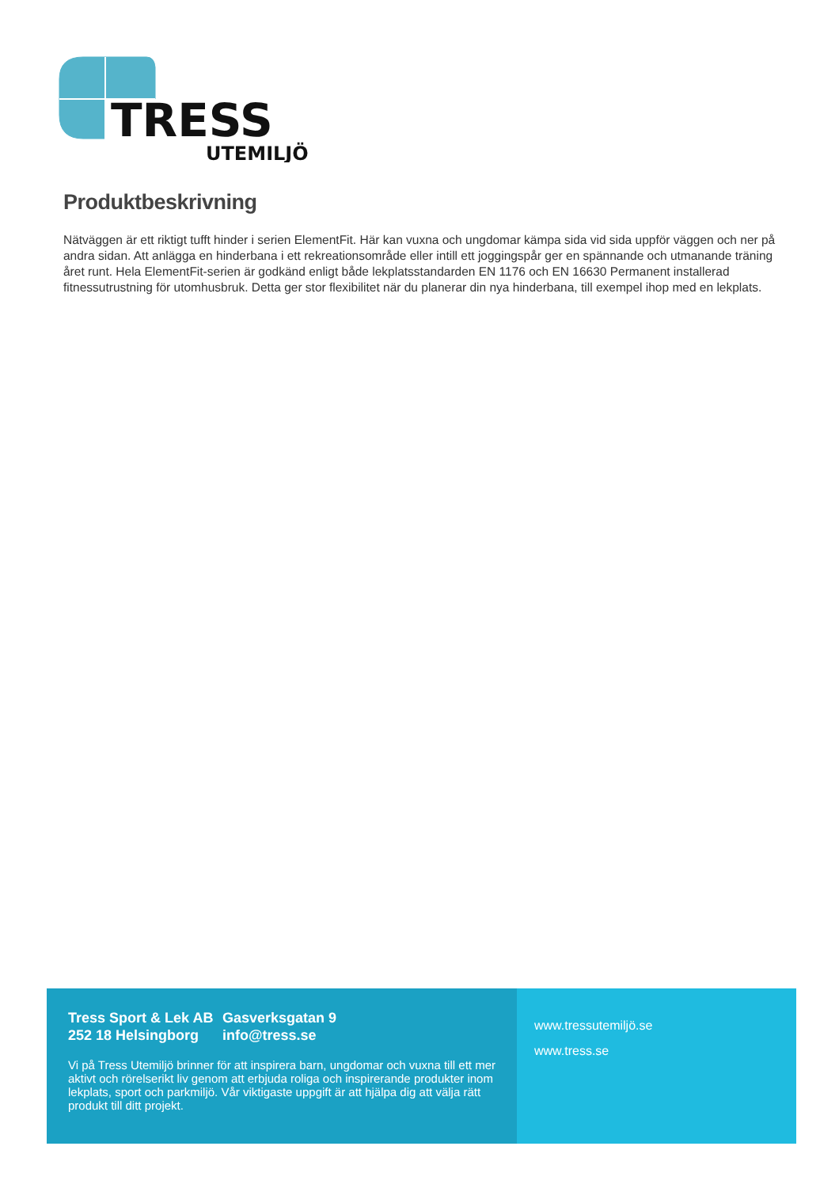TRESS
UTEMILJÖ
Produktbeskrivning
Nätväggen är ett riktigt tufft hinder i serien ElementFit. Här kan vuxna och ungdomar kämpa sida vid sida uppför väggen och ner på andra sidan. Att anlägga en hinderbana i ett rekreationsområde eller intill ett joggingspår ger en spännande och utmanande träning året runt. Hela ElementFit-serien är godkänd enligt både lekplatsstandarden EN 1176 och EN 16630 Permanent installerad fitnessutrustning för utomhusbruk. Detta ger stor flexibilitet när du planerar din nya hinderbana, till exempel ihop med en lekplats.
Tress Sport & Lek AB Gasverksgatan 9
252 18 Helsingborg info@tress.se
Vi på Tress Utemiljö brinner för att inspirera barn, ungdomar och vuxna till ett mer aktivt och rörelserikt liv genom att erbjuda roliga och inspirerande produkter inom lekplats, sport och parkmiljö. Vår viktigaste uppgift är att hjälpa dig att välja rätt produkt till ditt projekt.
www.tressutemiljö.se
www.tress.se